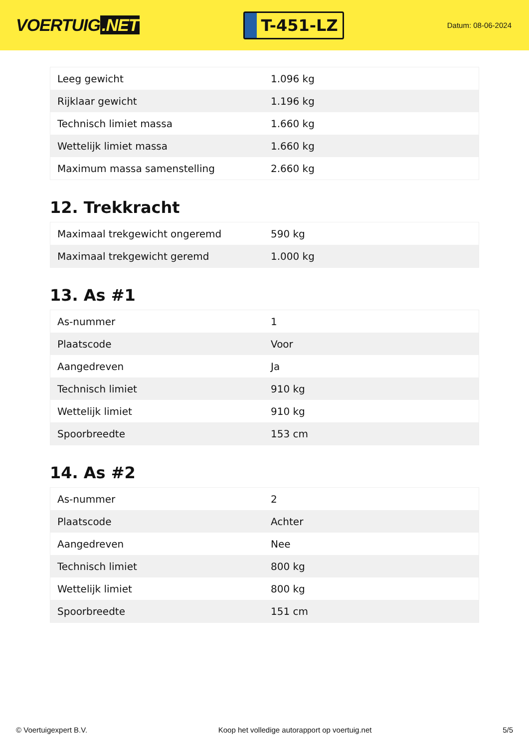VOERTUIG.NET
T-451-LZ
Datum: 08-06-2024
| Leeg gewicht | 1.096 kg |
| Rijklaar gewicht | 1.196 kg |
| Technisch limiet massa | 1.660 kg |
| Wettelijk limiet massa | 1.660 kg |
| Maximum massa samenstelling | 2.660 kg |
12. Trekkracht
| Maximaal trekgewicht ongeremd | 590 kg |
| Maximaal trekgewicht geremd | 1.000 kg |
13. As #1
| As-nummer | 1 |
| Plaatscode | Voor |
| Aangedreven | Ja |
| Technisch limiet | 910 kg |
| Wettelijk limiet | 910 kg |
| Spoorbreedte | 153 cm |
14. As #2
| As-nummer | 2 |
| Plaatscode | Achter |
| Aangedreven | Nee |
| Technisch limiet | 800 kg |
| Wettelijk limiet | 800 kg |
| Spoorbreedte | 151 cm |
© Voertuigexpert B.V. Koop het volledige autorapport op voertuig.net 5/5